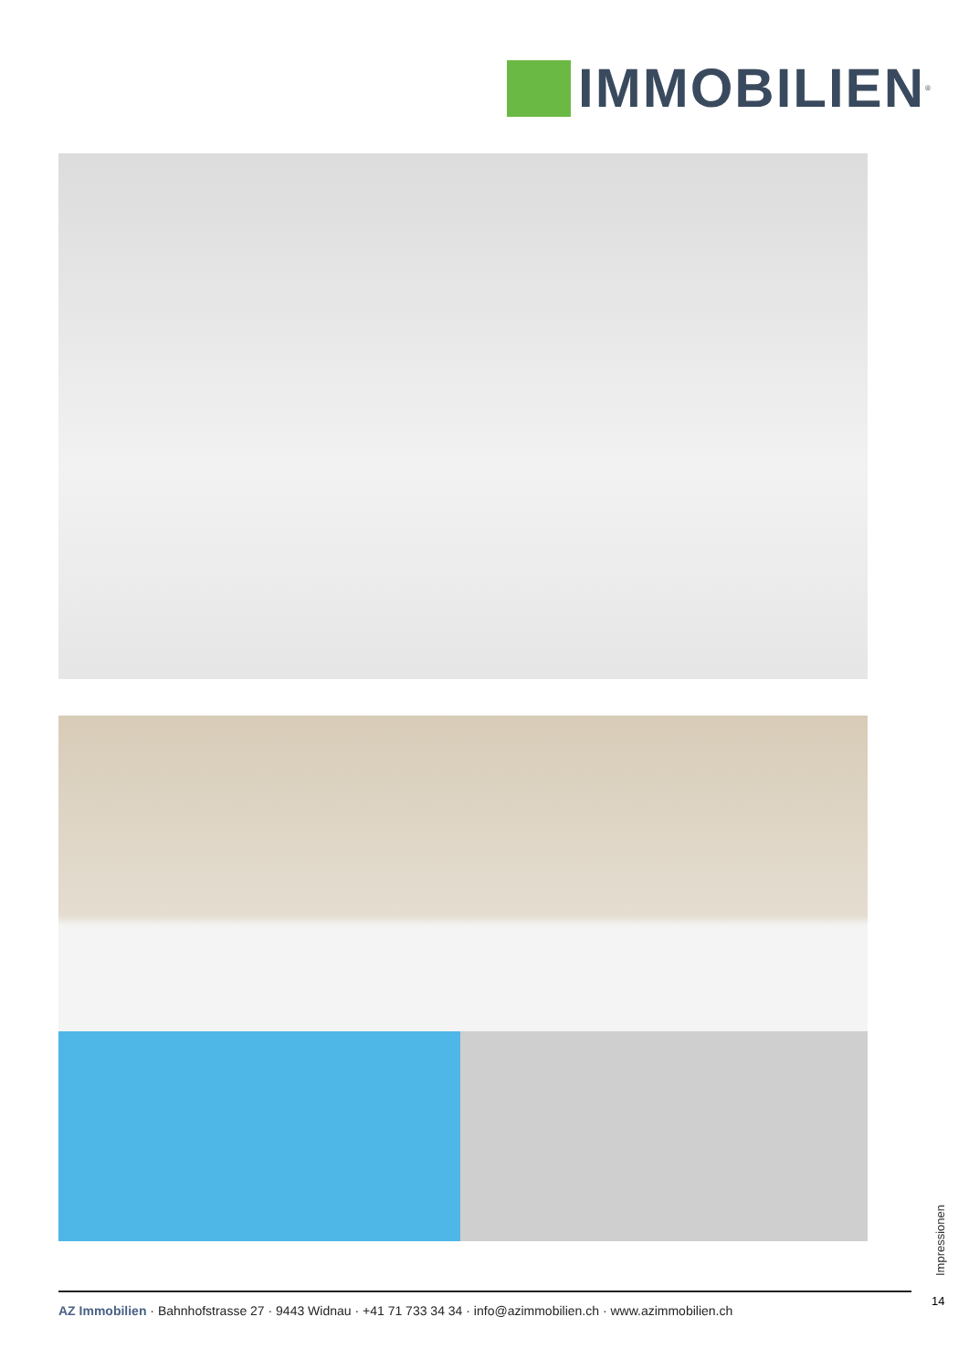IMMOBILIEN<sup>®</sup>
Impressionen
14
AZ Immobilien · Bahnhofstrasse 27 · 9443 Widnau · +41 71 733 34 34 · info@azimmobilien.ch · www.azimmobilien.ch